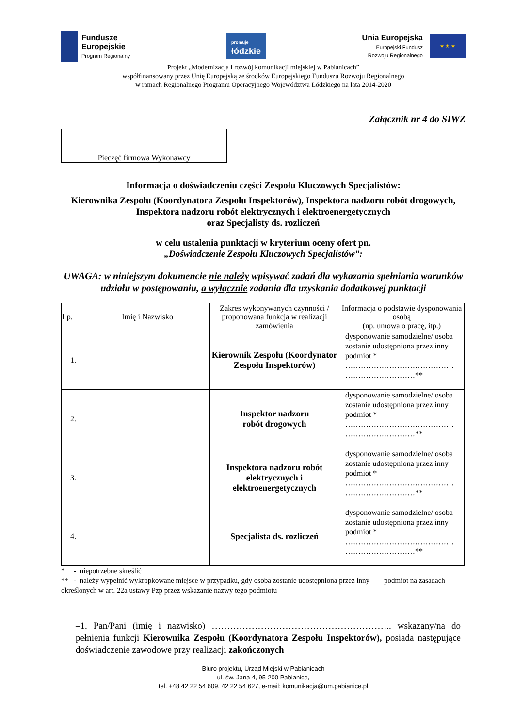Fundusze
Europejskie
Program Regionalny
promuje
łódzkie
Unia Europejska
Europejski Fundusz
Rozwoju Regionalnego
★ ★ ★
Projekt „Modernizacja i rozwój komunikacji miejskiej w Pabianicach”
współfinansowany przez Unię Europejską ze środków Europejskiego Funduszu Rozwoju Regionalnego
w ramach Regionalnego Programu Operacyjnego Województwa Łódzkiego na lata 2014-2020
Załącznik nr 4 do SIWZ
Pieczęć firmowa Wykonawcy
Informacja o doświadczeniu części Zespołu Kluczowych Specjalistów:
Kierownika Zespołu (Koordynatora Zespołu Inspektorów), Inspektora nadzoru robót drogowych, Inspektora nadzoru robót elektrycznych i elektroenergetycznych
oraz Specjalisty ds. rozliczeń
w celu ustalenia punktacji w kryterium oceny ofert pn.
„Doświadczenie Zespołu Kluczowych Specjalistów”:
UWAGA: w niniejszym dokumencie nie należy wpisywać zadań dla wykazania spełniania warunków udziału w postępowaniu, a wyłącznie zadania dla uzyskania dodatkowej punktacji
| Lp. | Imię i Nazwisko | Zakres wykonywanych czynności / proponowana funkcja w realizacji zamówienia | Informacja o podstawie dysponowania osobą (np. umowa o pracę, itp.) |
| --- | --- | --- | --- |
| 1. | | Kierownik Zespołu (Koordynator Zespołu Inspektorów) | dysponowanie samodzielne/ osoba zostanie udostępniona przez inny podmiot * …………………………………… ………………………** |
| 2. | | Inspektor nadzoru robót drogowych | dysponowanie samodzielne/ osoba zostanie udostępniona przez inny podmiot * …………………………………… ………………………** |
| 3. | | Inspektora nadzoru robót elektrycznych i elektroenergetycznych | dysponowanie samodzielne/ osoba zostanie udostępniona przez inny podmiot * …………………………………… ………………………** |
| 4. | | Specjalista ds. rozliczeń | dysponowanie samodzielne/ osoba zostanie udostępniona przez inny podmiot * …………………………………… ………………………** |
* - niepotrzebne skreślić
** - należy wypełnić wykropkowane miejsce w przypadku, gdy osoba zostanie udostępniona przez inny podmiot na zasadach określonych w art. 22a ustawy Pzp przez wskazanie nazwy tego podmiotu
–1. Pan/Pani (imię i nazwisko) ………………………………………………….. wskazany/na do pełnienia funkcji Kierownika Zespołu (Koordynatora Zespołu Inspektorów), posiada następujące doświadczenie zawodowe przy realizacji zakończonych
Biuro projektu, Urząd Miejski w Pabianicach
ul. św. Jana 4, 95-200 Pabianice,
tel. +48 42 22 54 609, 42 22 54 627, e-mail: komunikacja@um.pabianice.pl